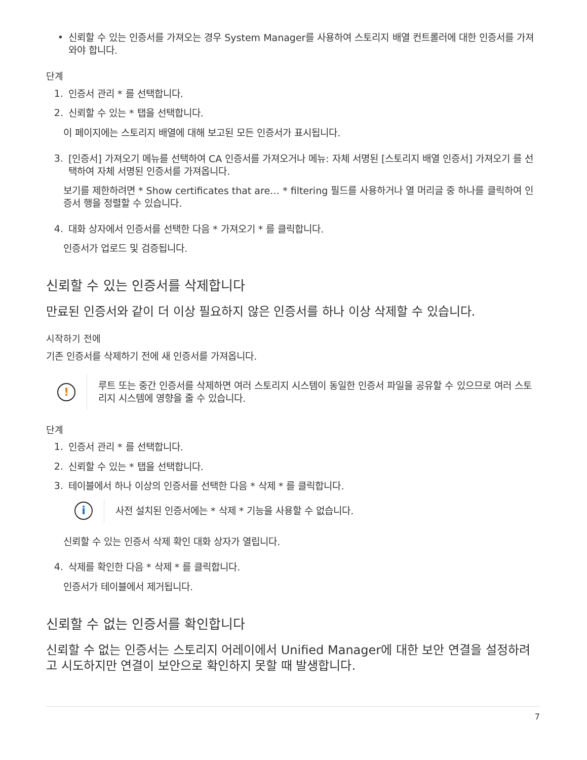•
신뢰할 수 있는 인증서를 가져오는 경우 System Manager를 사용하여 스토리지 배열 컨트롤러에 대한 인증서를 가져와야 합니다.
단계
1.
인증서 관리 * 를 선택합니다.
2.
신뢰할 수 있는 * 탭을 선택합니다.
이 페이지에는 스토리지 배열에 대해 보고된 모든 인증서가 표시됩니다.
3.
[인증서] 가져오기 메뉴를 선택하여 CA 인증서를 가져오거나 메뉴: 자체 서명된 [스토리지 배열 인증서] 가져오기 를 선택하여 자체 서명된 인증서를 가져옵니다.
보기를 제한하려면 * Show certificates that are… * filtering 필드를 사용하거나 열 머리글 중 하나를 클릭하여 인증서 행을 정렬할 수 있습니다.
4.
대화 상자에서 인증서를 선택한 다음 * 가져오기 * 를 클릭합니다.
인증서가 업로드 및 검증됩니다.
신뢰할 수 있는 인증서를 삭제합니다
만료된 인증서와 같이 더 이상 필요하지 않은 인증서를 하나 이상 삭제할 수 있습니다.
시작하기 전에
기존 인증서를 삭제하기 전에 새 인증서를 가져옵니다.
!
루트 또는 중간 인증서를 삭제하면 여러 스토리지 시스템이 동일한 인증서 파일을 공유할 수 있으므로 여러 스토리지 시스템에 영향을 줄 수 있습니다.
단계
1.
인증서 관리 * 를 선택합니다.
2.
신뢰할 수 있는 * 탭을 선택합니다.
3.
테이블에서 하나 이상의 인증서를 선택한 다음 * 삭제 * 를 클릭합니다.
i
사전 설치된 인증서에는 * 삭제 * 기능을 사용할 수 없습니다.
신뢰할 수 있는 인증서 삭제 확인 대화 상자가 열립니다.
4.
삭제를 확인한 다음 * 삭제 * 를 클릭합니다.
인증서가 테이블에서 제거됩니다.
신뢰할 수 없는 인증서를 확인합니다
신뢰할 수 없는 인증서는 스토리지 어레이에서 Unified Manager에 대한 보안 연결을 설정하려고 시도하지만 연결이 보안으로 확인하지 못할 때 발생합니다.
7